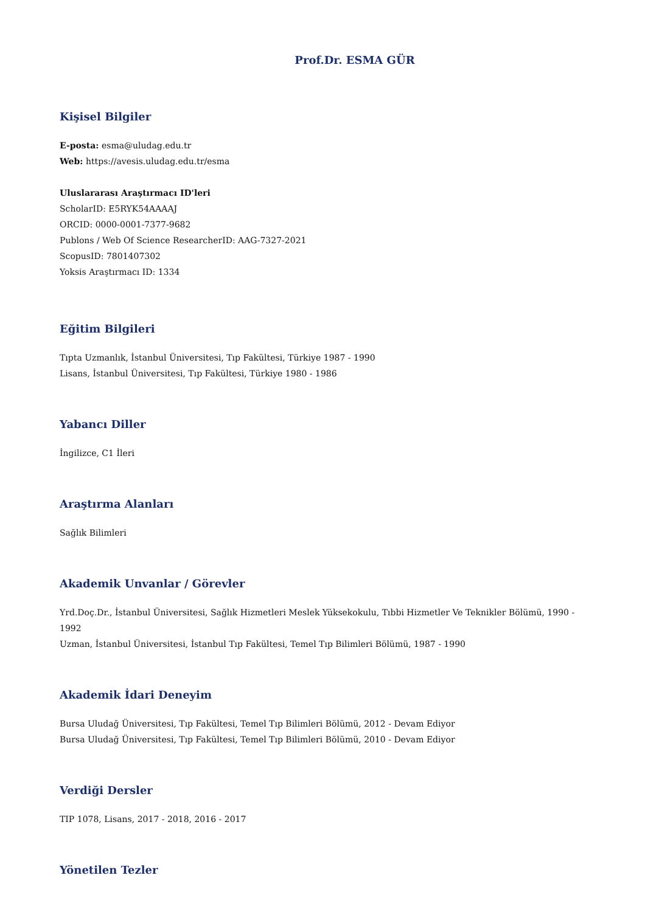Prof.Dr. ESMA GÜR
Kişisel Bilgiler
E-posta: esma@uludag.edu.tr
Web: https://avesis.uludag.edu.tr/esma
Uluslararası Araştırmacı ID'leri
ScholarID: E5RYK54AAAAJ
ORCID: 0000-0001-7377-9682
Publons / Web Of Science ResearcherID: AAG-7327-2021
ScopusID: 7801407302
Yoksis Araştırmacı ID: 1334
Eğitim Bilgileri
Tıpta Uzmanlık, İstanbul Üniversitesi, Tıp Fakültesi, Türkiye 1987 - 1990
Lisans, İstanbul Üniversitesi, Tıp Fakültesi, Türkiye 1980 - 1986
Yabancı Diller
İngilizce, C1 İleri
Araştırma Alanları
Sağlık Bilimleri
Akademik Unvanlar / Görevler
Yrd.Doç.Dr., İstanbul Üniversitesi, Sağlık Hizmetleri Meslek Yüksekokulu, Tıbbi Hizmetler Ve Teknikler Bölümü, 1990 - 1992
Uzman, İstanbul Üniversitesi, İstanbul Tıp Fakültesi, Temel Tıp Bilimleri Bölümü, 1987 - 1990
Akademik İdari Deneyim
Bursa Uludağ Üniversitesi, Tıp Fakültesi, Temel Tıp Bilimleri Bölümü, 2012 - Devam Ediyor
Bursa Uludağ Üniversitesi, Tıp Fakültesi, Temel Tıp Bilimleri Bölümü, 2010 - Devam Ediyor
Verdiği Dersler
TIP 1078, Lisans, 2017 - 2018, 2016 - 2017
Yönetilen Tezler